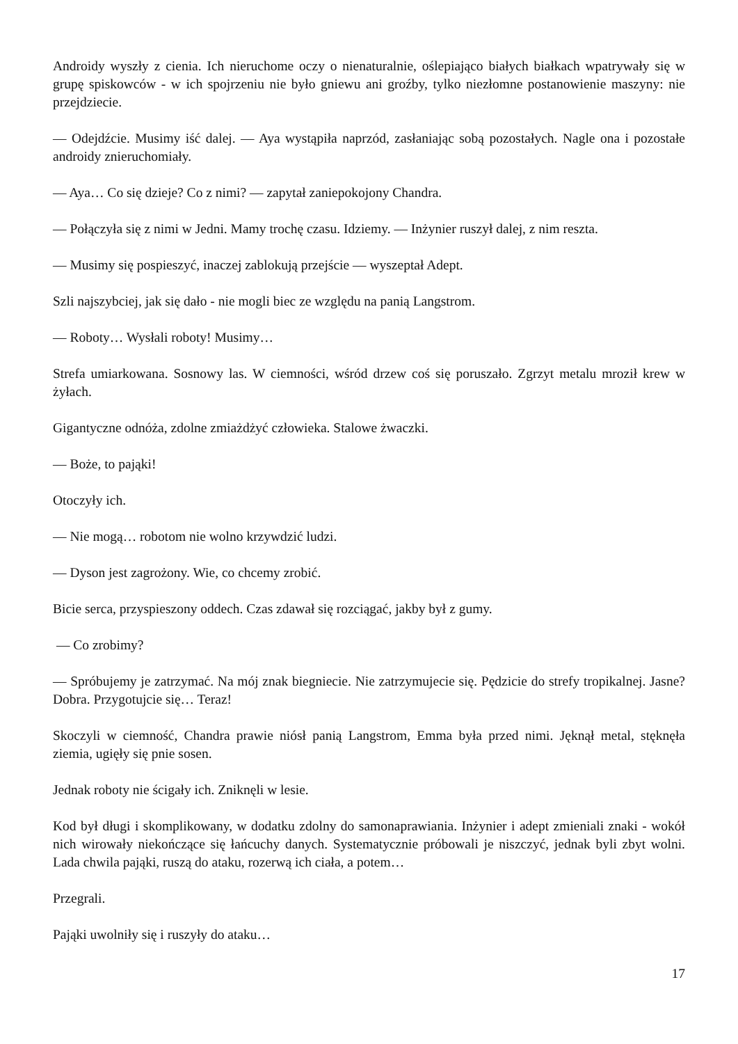Androidy wyszły z cienia. Ich nieruchome oczy o nienaturalnie, oślepiająco białych białkach wpatrywały się w grupę spiskowców - w ich spojrzeniu nie było gniewu ani groźby, tylko niezłomne postanowienie maszyny: nie przejdziecie.
— Odejdźcie. Musimy iść dalej. — Aya wystąpiła naprzód, zasłaniając sobą pozostałych. Nagle ona i pozostałe androidy znieruchomiały.
— Aya… Co się dzieje? Co z nimi? — zapytał zaniepokojony Chandra.
— Połączyła się z nimi w Jedni. Mamy trochę czasu. Idziemy. — Inżynier ruszył dalej, z nim reszta.
— Musimy się pospieszyć, inaczej zablokują przejście — wyszeptał Adept.
Szli najszybciej, jak się dało - nie mogli biec ze względu na panią Langstrom.
— Roboty… Wysłali roboty! Musimy…
Strefa umiarkowana. Sosnowy las. W ciemności, wśród drzew coś się poruszało. Zgrzyt metalu mroził krew w żyłach.
Gigantyczne odnóża, zdolne zmiażdżyć człowieka. Stalowe żwaczki.
— Boże, to pająki!
Otoczyły ich.
— Nie mogą… robotom nie wolno krzywdzić ludzi.
— Dyson jest zagrożony. Wie, co chcemy zrobić.
Bicie serca, przyspieszony oddech. Czas zdawał się rozciągać, jakby był z gumy.
— Co zrobimy?
— Spróbujemy je zatrzymać. Na mój znak biegniecie. Nie zatrzymujecie się. Pędzicie do strefy tropikalnej. Jasne? Dobra. Przygotujcie się… Teraz!
Skoczyli w ciemność, Chandra prawie niósł panią Langstrom, Emma była przed nimi. Jęknął metal, stęknęła ziemia, ugięły się pnie sosen.
Jednak roboty nie ścigały ich. Zniknęli w lesie.
Kod był długi i skomplikowany, w dodatku zdolny do samonaprawiania. Inżynier i adept zmieniali znaki - wokół nich wirowały niekończące się łańcuchy danych. Systematycznie próbowali je niszczyć, jednak byli zbyt wolni. Lada chwila pająki, ruszą do ataku, rozerwą ich ciała, a potem…
Przegrali.
Pająki uwolniły się i ruszyły do ataku…
17